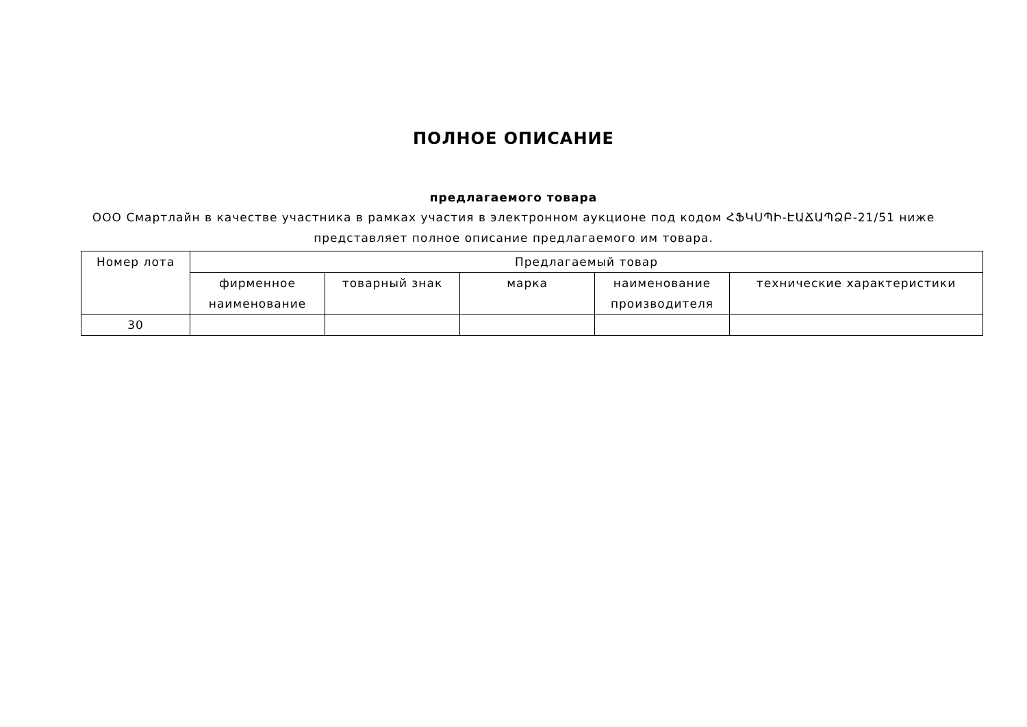ПОЛНОЕ ОПИСАНИЕ
предлагаемого товара
ООО Смартлайн в качестве участника в рамках участия в электронном аукционе под кодом ՀՖԿՍՊԻ-ԷԱՃԱՊՁԲ-21/51 ниже представляет полное описание предлагаемого им товара.
| Номер лота | Предлагаемый товар | | | | |
| --- | --- | --- | --- | --- | --- |
| | фирменное наименование | товарный знак | марка | наименование производителя | технические характеристики |
| 30 | | | | | |